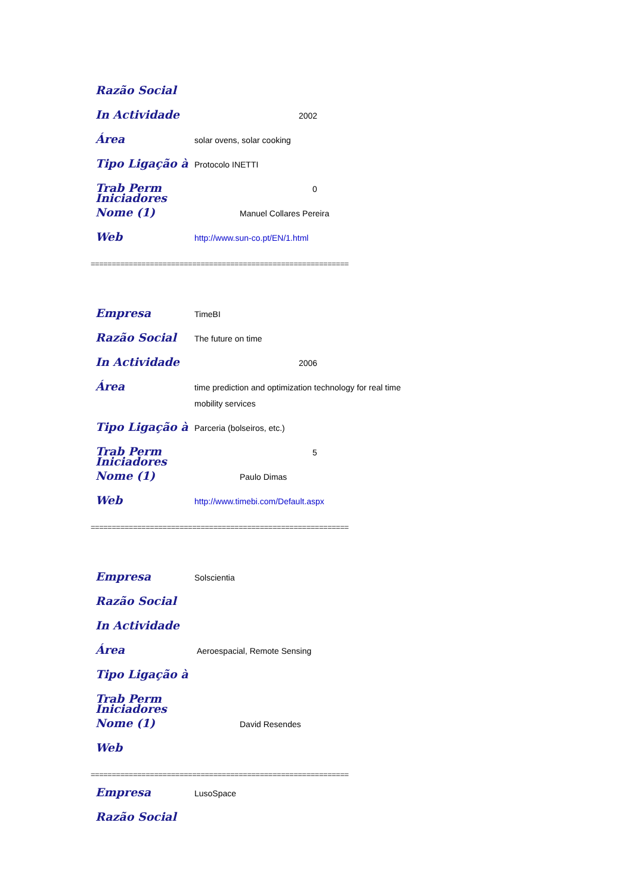Razão Social
In Actividade
2002
Área
solar ovens, solar cooking
Tipo Ligação à
Protocolo INETTI
Trab Perm
0
Iniciadores Nome (1)
Manuel Collares Pereira
Web
http://www.sun-co.pt/EN/1.html
=============================================================
Empresa
TimeBI
Razão Social
The future on time
In Actividade
2006
Área
time prediction and optimization technology for real time
mobility services
Tipo Ligação à
Parceria (bolseiros, etc.)
Trab Perm
5
Iniciadores Nome (1)
Paulo Dimas
Web
http://www.timebi.com/Default.aspx
=============================================================
Empresa
Solscientia
Razão Social
In Actividade
Área
Aeroespacial, Remote Sensing
Tipo Ligação à
Trab Perm
Iniciadores Nome (1)
David Resendes
Web
=============================================================
Empresa
LusoSpace
Razão Social